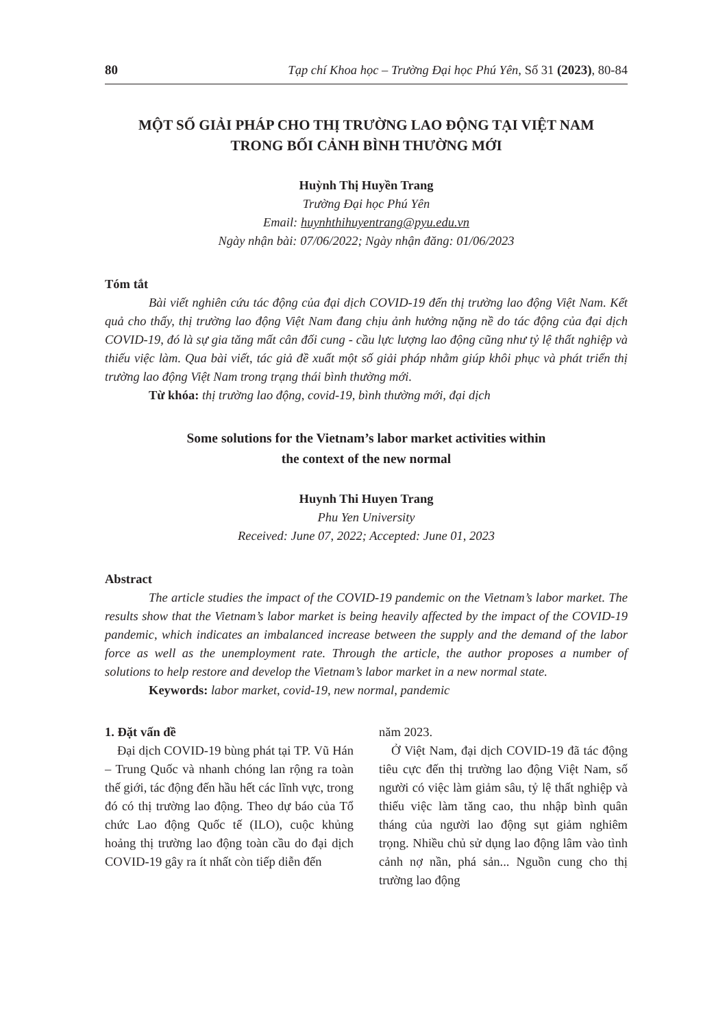80 Tạp chí Khoa học – Trường Đại học Phú Yên, Số 31 (2023), 80-84
MỘT SỐ GIẢI PHÁP CHO THỊ TRƯỜNG LAO ĐỘNG TẠI VIỆT NAM
TRONG BỐI CẢNH BÌNH THƯỜNG MỚI
Huỳnh Thị Huyền Trang
Trường Đại học Phú Yên
Email: huynhthihuyentrang@pyu.edu.vn
Ngày nhận bài: 07/06/2022; Ngày nhận đăng: 01/06/2023
Tóm tắt
Bài viết nghiên cứu tác động của đại dịch COVID-19 đến thị trường lao động Việt Nam. Kết quả cho thấy, thị trường lao động Việt Nam đang chịu ảnh hưởng nặng nề do tác động của đại dịch COVID-19, đó là sự gia tăng mất cân đối cung - cầu lực lượng lao động cũng như tỷ lệ thất nghiệp và thiếu việc làm. Qua bài viết, tác giả đề xuất một số giải pháp nhằm giúp khôi phục và phát triển thị trường lao động Việt Nam trong trạng thái bình thường mới.
Từ khóa: thị trường lao động, covid-19, bình thường mới, đại dịch
Some solutions for the Vietnam’s labor market activities within
the context of the new normal
Huynh Thi Huyen Trang
Phu Yen University
Received: June 07, 2022; Accepted: June 01, 2023
Abstract
The article studies the impact of the COVID-19 pandemic on the Vietnam’s labor market. The results show that the Vietnam’s labor market is being heavily affected by the impact of the COVID-19 pandemic, which indicates an imbalanced increase between the supply and the demand of the labor force as well as the unemployment rate. Through the article, the author proposes a number of solutions to help restore and develop the Vietnam’s labor market in a new normal state.
Keywords: labor market, covid-19, new normal, pandemic
1. Đặt vấn đề
Đại dịch COVID-19 bùng phát tại TP. Vũ Hán – Trung Quốc và nhanh chóng lan rộng ra toàn thế giới, tác động đến hầu hết các lĩnh vực, trong đó có thị trường lao động. Theo dự báo của Tổ chức Lao động Quốc tế (ILO), cuộc khủng hoảng thị trường lao động toàn cầu do đại dịch COVID-19 gây ra ít nhất còn tiếp diễn đến
năm 2023.
Ở Việt Nam, đại dịch COVID-19 đã tác động tiêu cực đến thị trường lao động Việt Nam, số người có việc làm giảm sâu, tỷ lệ thất nghiệp và thiếu việc làm tăng cao, thu nhập bình quân tháng của người lao động sụt giảm nghiêm trọng. Nhiều chủ sử dụng lao động lâm vào tình cảnh nợ nần, phá sản... Nguồn cung cho thị trường lao động